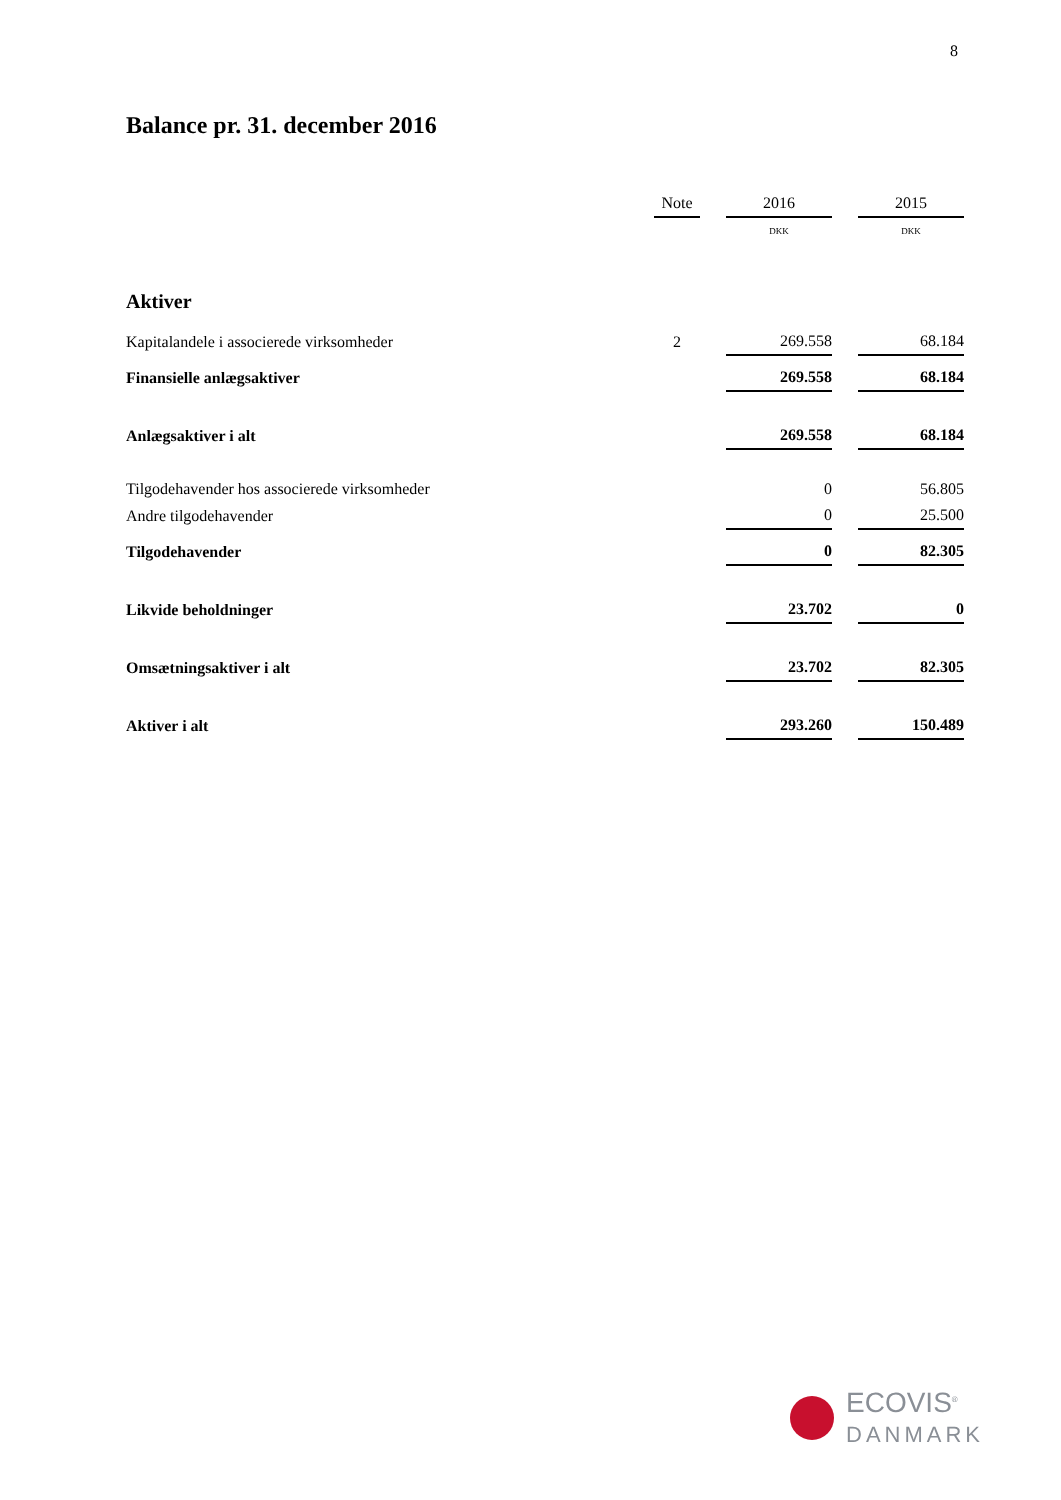8
Balance pr. 31. december 2016
| | Note | | 2016 | | 2015 |
| --- | --- | --- | --- | --- | --- |
| | | | DKK | | DKK |
| Aktiver | | | | | |
| Kapitalandele i associerede virksomheder | 2 | | 269.558 | | 68.184 |
| Finansielle anlægsaktiver | | | 269.558 | | 68.184 |
| Anlægsaktiver i alt | | | 269.558 | | 68.184 |
| Tilgodehavender hos associerede virksomheder | | | 0 | | 56.805 |
| Andre tilgodehavender | | | 0 | | 25.500 |
| Tilgodehavender | | | 0 | | 82.305 |
| Likvide beholdninger | | | 23.702 | | 0 |
| Omsætningsaktiver i alt | | | 23.702 | | 82.305 |
| Aktiver i alt | | | 293.260 | | 150.489 |
ECOVIS<sup>®</sup>
DANMARK